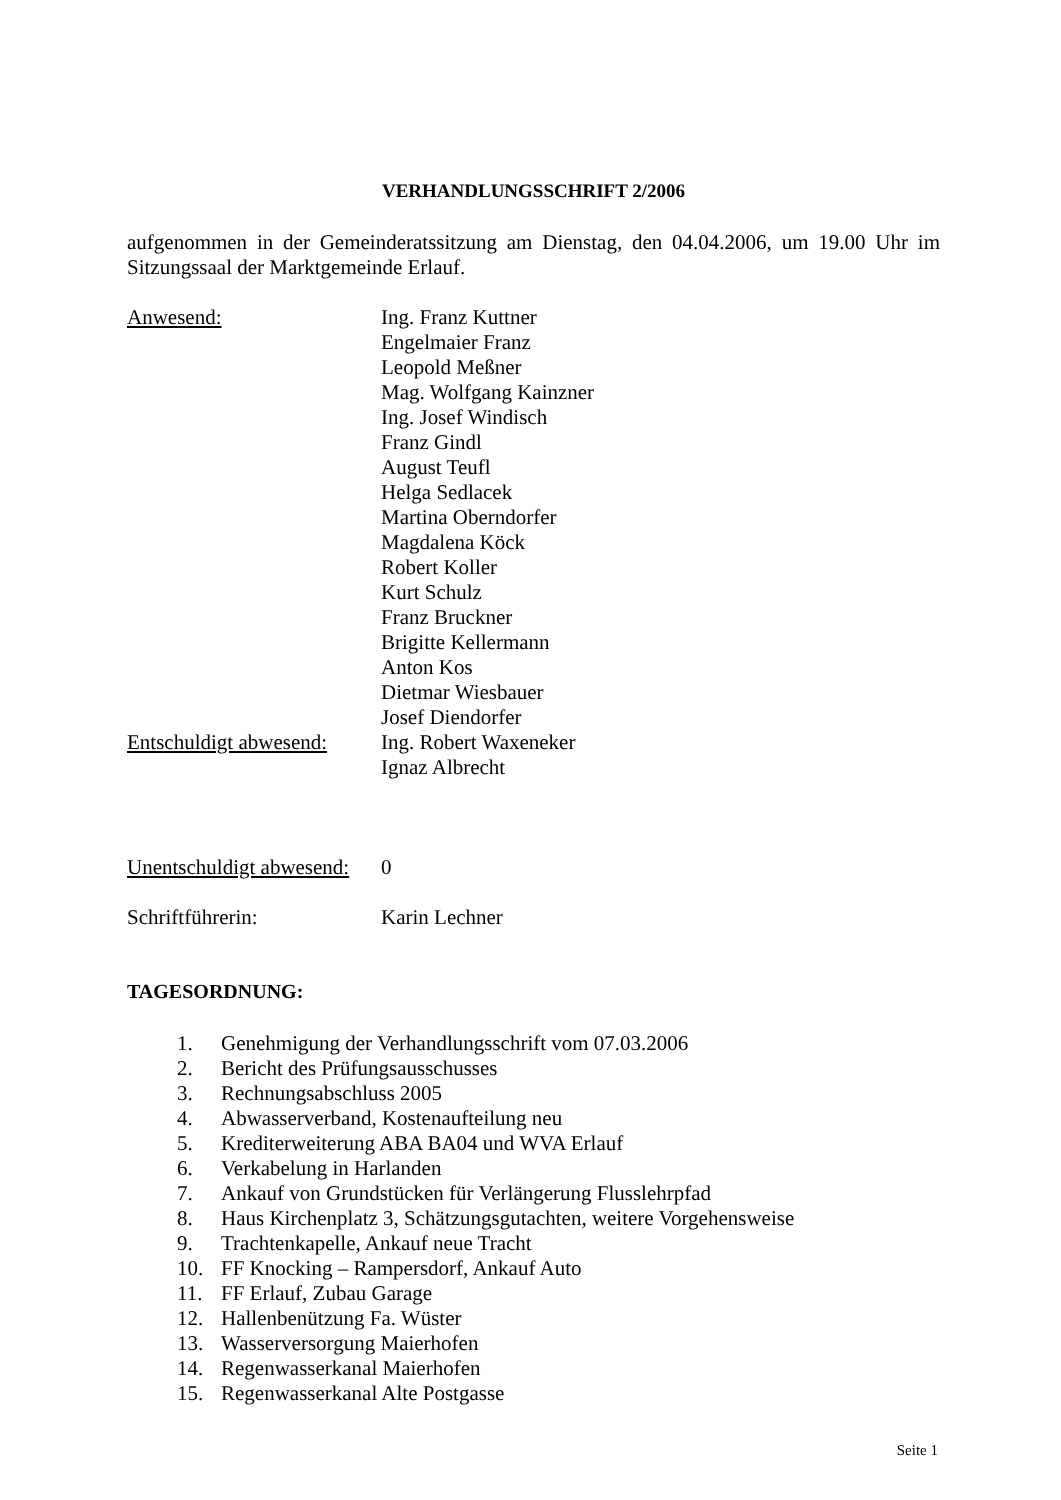VERHANDLUNGSSCHRIFT 2/2006
aufgenommen in der Gemeinderatssitzung am Dienstag, den 04.04.2006, um 19.00 Uhr im Sitzungssaal der Marktgemeinde Erlauf.
Anwesend: Ing. Franz Kuttner
Engelmaier Franz
Leopold Meßner
Mag. Wolfgang Kainzner
Ing. Josef Windisch
Franz Gindl
August Teufl
Helga Sedlacek
Martina Oberndorfer
Magdalena Köck
Robert Koller
Kurt Schulz
Franz Bruckner
Brigitte Kellermann
Anton Kos
Dietmar Wiesbauer
Josef Diendorfer
Entschuldigt abwesend:
Ing. Robert Waxeneker
Ignaz Albrecht
Unentschuldigt abwesend:
0
Schriftführerin: Karin Lechner
TAGESORDNUNG:
1. Genehmigung der Verhandlungsschrift vom 07.03.2006
2. Bericht des Prüfungsausschusses
3. Rechnungsabschluss 2005
4. Abwasserverband, Kostenaufteilung neu
5. Krediterweiterung ABA BA04 und WVA Erlauf
6. Verkabelung in Harlanden
7. Ankauf von Grundstücken für Verlängerung Flusslehrpfad
8. Haus Kirchenplatz 3, Schätzungsgutachten, weitere Vorgehensweise
9. Trachtenkapelle, Ankauf neue Tracht
10. FF Knocking – Rampersdorf, Ankauf Auto
11. FF Erlauf, Zubau Garage
12. Hallenbenützung Fa. Wüster
13. Wasserversorgung Maierhofen
14. Regenwasserkanal Maierhofen
15. Regenwasserkanal Alte Postgasse
Seite 1